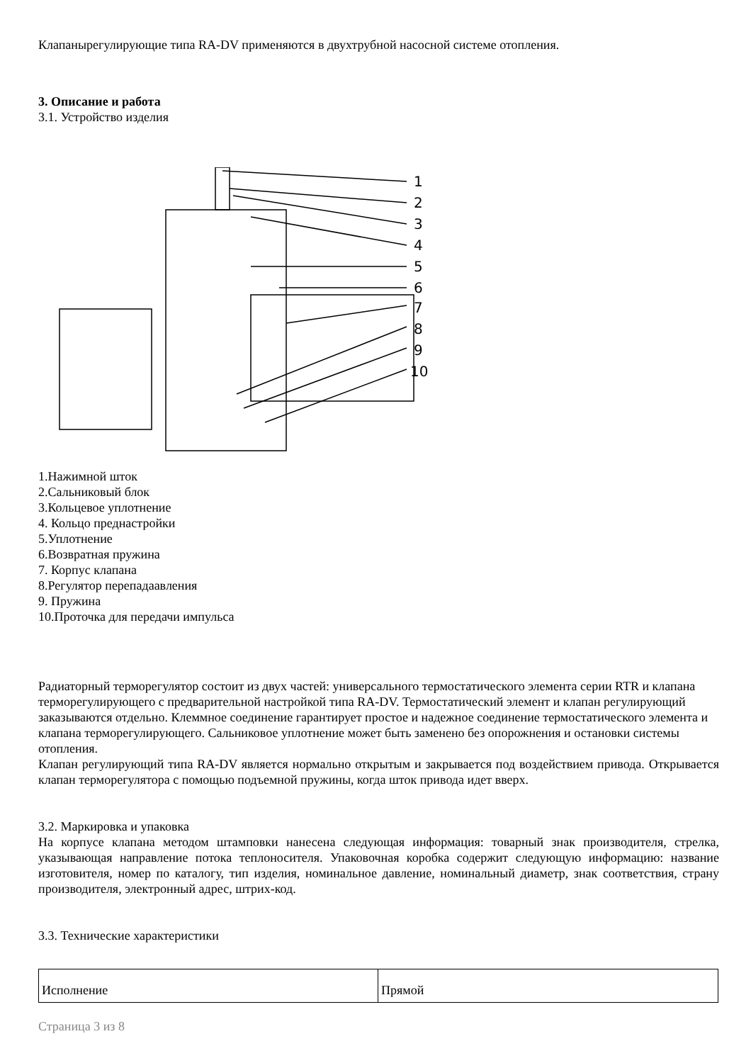Клапанырегулирующие типа RA-DV применяются в двухтрубной насосной системе отопления.
3. Описание и работа
3.1. Устройство изделия
1
2
3
4
5
6
7
8
9
10
1.Нажимной шток
2.Сальниковый блок
3.Кольцевое уплотнение
4. Кольцо преднастройки
5.Уплотнение
6.Возвратная пружина
7. Корпус клапана
8.Регулятор перепадаавления
9. Пружина
10.Проточка для передачи импульса
Радиаторный терморегулятор состоит из двух частей: универсального термостатического элемента серии RTR и клапана терморегулирующего с предварительной настройкой типа RA-DV. Термостатический элемент и клапан регулирующий заказываются отдельно. Клеммное соединение гарантирует простое и надежное соединение термостатического элемента и клапана терморегулирующего. Сальниковое уплотнение может быть заменено без опорожнения и остановки системы отопления.
Клапан регулирующий типа RA-DV является нормально открытым и закрывается под воздействием привода. Открывается клапан терморегулятора с помощью подъемной пружины, когда шток привода идет вверх.
3.2. Маркировка и упаковка
На корпусе клапана методом штамповки нанесена следующая информация: товарный знак производителя, стрелка, указывающая направление потока теплоносителя. Упаковочная коробка содержит следующую информацию: название изготовителя, номер по каталогу, тип изделия, номинальное давление, номинальный диаметр, знак соответствия, страну производителя, электронный адрес, штрих-код.
3.3. Технические характеристики
| Исполнение | Прямой |
Страница 3 из 8